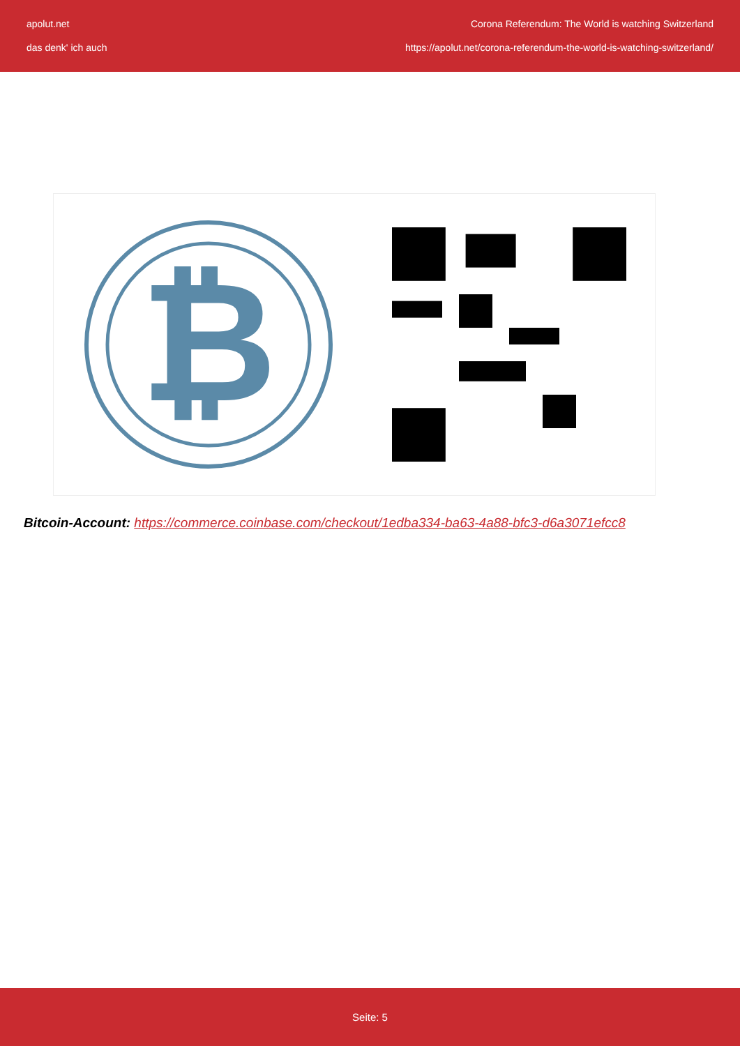apolut.net
das denk' ich auch
Corona Referendum: The World is watching Switzerland
https://apolut.net/corona-referendum-the-world-is-watching-switzerland/
₿
Bitcoin-Account: https://commerce.coinbase.com/checkout/1edba334-ba63-4a88-bfc3-d6a3071efcc8
Seite: 5